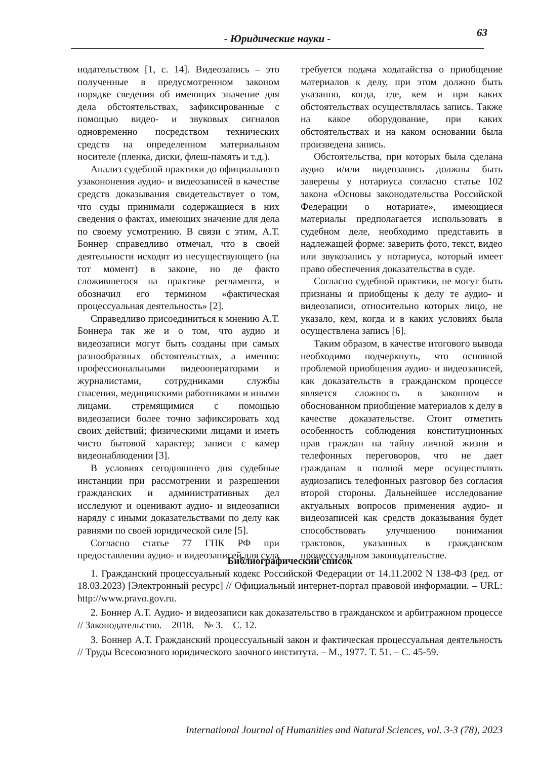63
- Юридические науки -
нодательством [1, с. 14]. Видеозапись – это полученные в предусмотренном законом порядке сведения об имеющих значение для дела обстоятельствах, зафиксированные с помощью видео- и звуковых сигналов одновременно посредством технических средств на определенном материальном носителе (пленка, диски, флеш-память и т.д.).
Анализ судебной практики до официального узакононения аудио- и видеозаписей в качестве средств доказывания свидетельствует о том, что суды принимали содержащиеся в них сведения о фактах, имеющих значение для дела по своему усмотрению. В связи с этим, А.Т. Боннер справедливо отмечал, что в своей деятельности исходят из несуществующего (на тот момент) в законе, но де факто сложившегося на практике регламента, и обозначил его термином «фактическая процессуальная деятельность» [2].
Справедливо присоединиться к мнению А.Т. Боннера так же и о том, что аудио и видеозаписи могут быть созданы при самых разнообразных обстоятельствах, а именно: профессиональными видеооператорами и журналистами, сотрудниками службы спасения, медицинскими работниками и иными лицами. стремящимися с помощью видеозаписи более точно зафиксировать ход своих действий; физическими лицами и иметь чисто бытовой характер; записи с камер видеонаблюдении [3].
В условиях сегодняшнего дня судебные инстанции при рассмотрении и разрешении гражданских и административных дел исследуют и оценивают аудио- и видеозаписи наряду с иными доказательствами по делу как равнями по своей юридической силе [5].
Согласно статье 77 ГПК РФ при предоставлении аудио- и видеозаписей для суда
требуется подача ходатайства о приобщение материалов к делу, при этом должно быть указанно, когда, где, кем и при каких обстоятельствах осуществлялась запись. Также на какое оборудование, при каких обстоятельствах и на каком основании была произведена запись.
Обстоятельства, при которых была сделана аудио и/или видеозапись должны быть заверены у нотариуса согласно статье 102 закона «Основы законодательства Российской Федерации о нотариате», имеющиеся материалы предполагается использовать в судебном деле, необходимо представить в надлежащей форме: заверить фото, текст, видео или звукозапись у нотариуса, который имеет право обеспечения доказательства в суде.
Согласно судебной практики, не могут быть признаны и приобщены к делу те аудио- и видеозаписи, относительно которых лицо, не указало, кем, когда и в каких условиях была осуществлена запись [6].
Таким образом, в качестве итогового вывода необходимо подчеркнуть, что основной проблемой приобщения аудио- и видеозаписей, как доказательств в гражданском процессе является сложность в законном и обоснованном приобщение материалов к делу в качестве доказательстве. Стоит отметить особенность соблюдения конституционных прав граждан на тайну личной жизни и телефонных переговоров, что не дает гражданам в полной мере осуществлять аудиозапись телефонных разговор без согласия второй стороны. Дальнейшее исследование актуальных вопросов применения аудио- и видеозаписей как средств доказывания будет способствовать улучшению понимания трактовок, указанных в гражданском процессуальном законодательстве.
Библиографический список
1. Гражданский процессуальный кодекс Российской Федерации от 14.11.2002 N 138-ФЗ (ред. от 18.03.2023) [Электронный ресурс] // Официальный интернет-портал правовой информации. – URL: http://www.pravo.gov.ru.
2. Боннер А.Т. Аудио- и видеозаписи как доказательство в гражданском и арбитражном процессе // Законодательство. – 2018. – № 3. – С. 12.
3. Боннер А.Т. Гражданский процессуальный закон и фактическая процессуальная деятельность // Труды Всесоюзного юридического заочного института. – М., 1977. Т. 51. – С. 45-59.
International Journal of Humanities and Natural Sciences, vol. 3-3 (78), 2023